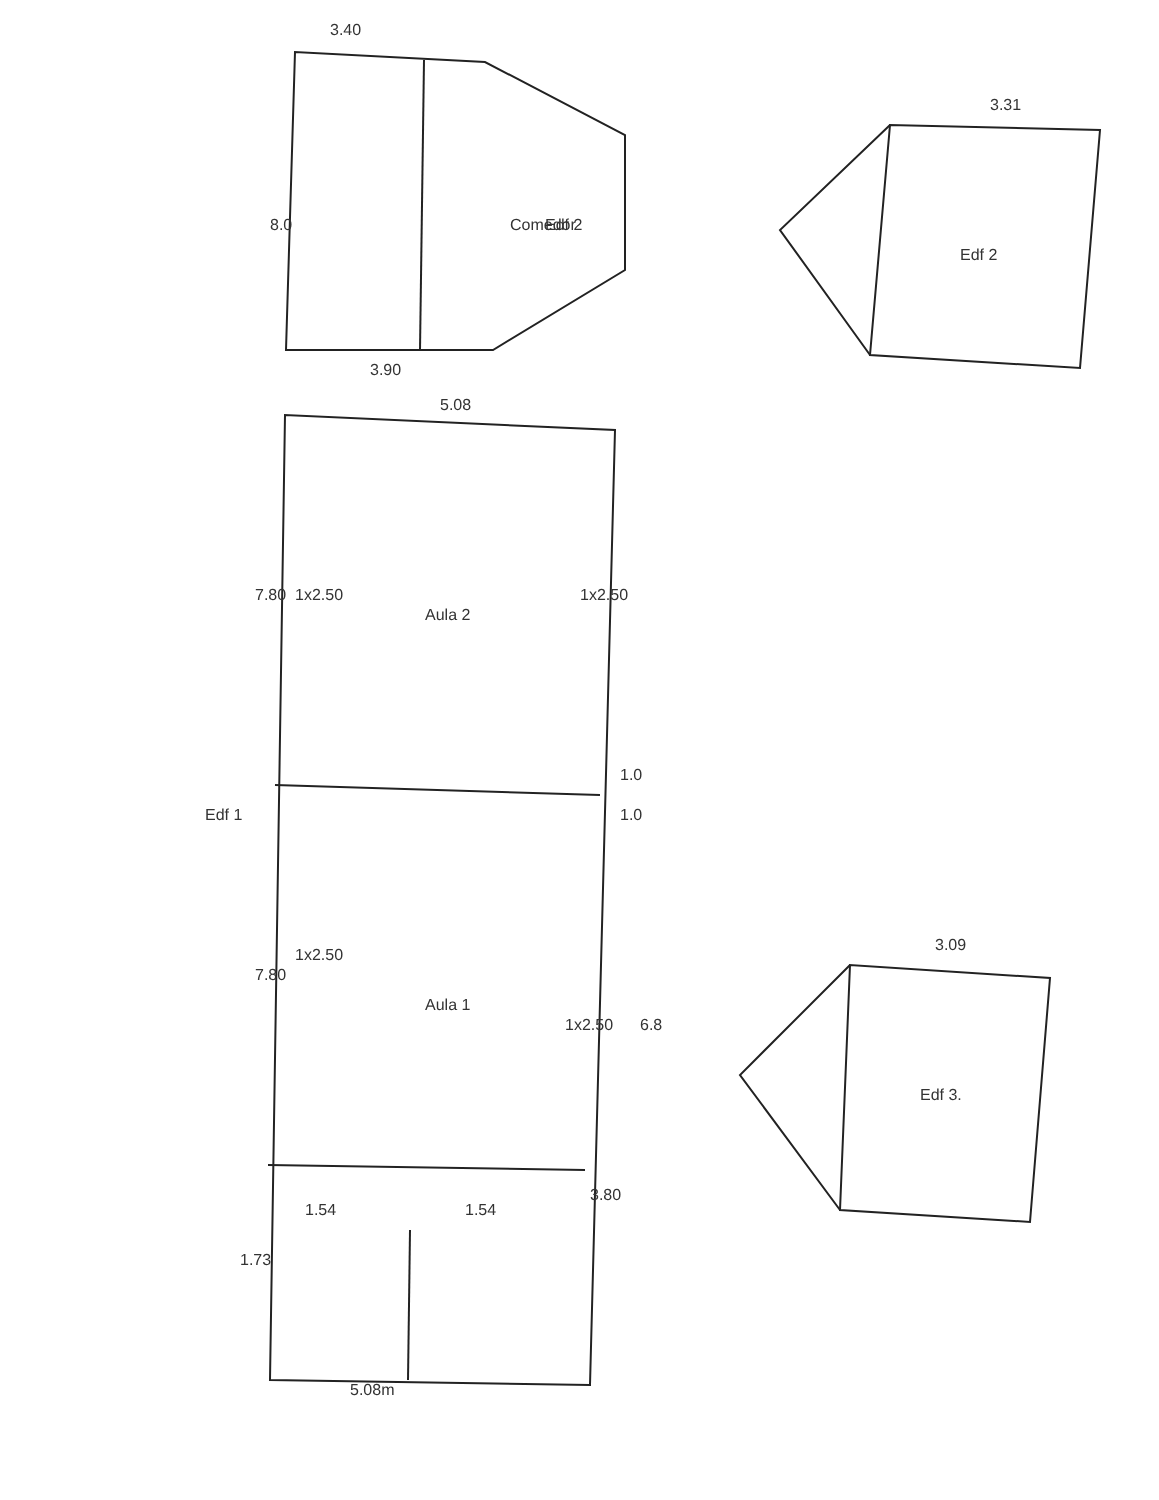3.40
8.0
Comedor
Edf 2
3.90
5.08
7.80
1x2.50
Aula 2
1x2.50
Edf 1
1.0
1.0
7.80
1x2.50
Aula 1
1x2.50
6.8
1.54
1.54
3.80
1.73
5.08m
Edf 2
3.31
Edf 3.
3.09